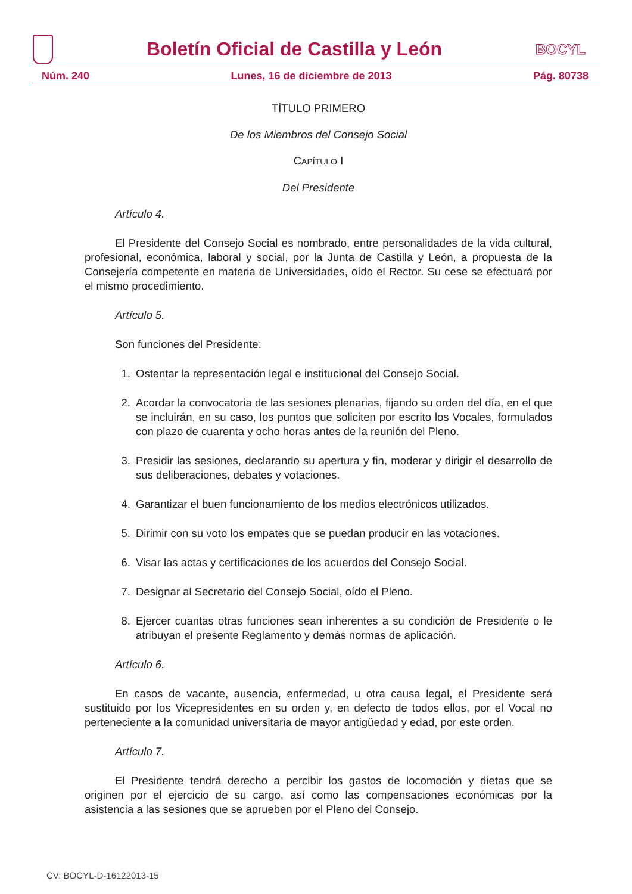Boletín Oficial de Castilla y León
BOCYL
Núm. 240 Lunes, 16 de diciembre de 2013 Pág. 80738
TÍTULO PRIMERO
De los Miembros del Consejo Social
CAPÍTULO I
Del Presidente
Artículo 4.
El Presidente del Consejo Social es nombrado, entre personalidades de la vida cultural, profesional, económica, laboral y social, por la Junta de Castilla y León, a propuesta de la Consejería competente en materia de Universidades, oído el Rector. Su cese se efectuará por el mismo procedimiento.
Artículo 5.
Son funciones del Presidente:
1. Ostentar la representación legal e institucional del Consejo Social.
2. Acordar la convocatoria de las sesiones plenarias, fijando su orden del día, en el que se incluirán, en su caso, los puntos que soliciten por escrito los Vocales, formulados con plazo de cuarenta y ocho horas antes de la reunión del Pleno.
3. Presidir las sesiones, declarando su apertura y fin, moderar y dirigir el desarrollo de sus deliberaciones, debates y votaciones.
4. Garantizar el buen funcionamiento de los medios electrónicos utilizados.
5. Dirimir con su voto los empates que se puedan producir en las votaciones.
6. Visar las actas y certificaciones de los acuerdos del Consejo Social.
7. Designar al Secretario del Consejo Social, oído el Pleno.
8. Ejercer cuantas otras funciones sean inherentes a su condición de Presidente o le atribuyan el presente Reglamento y demás normas de aplicación.
Artículo 6.
En casos de vacante, ausencia, enfermedad, u otra causa legal, el Presidente será sustituido por los Vicepresidentes en su orden y, en defecto de todos ellos, por el Vocal no perteneciente a la comunidad universitaria de mayor antigüedad y edad, por este orden.
Artículo 7.
El Presidente tendrá derecho a percibir los gastos de locomoción y dietas que se originen por el ejercicio de su cargo, así como las compensaciones económicas por la asistencia a las sesiones que se aprueben por el Pleno del Consejo.
CV: BOCYL-D-16122013-15